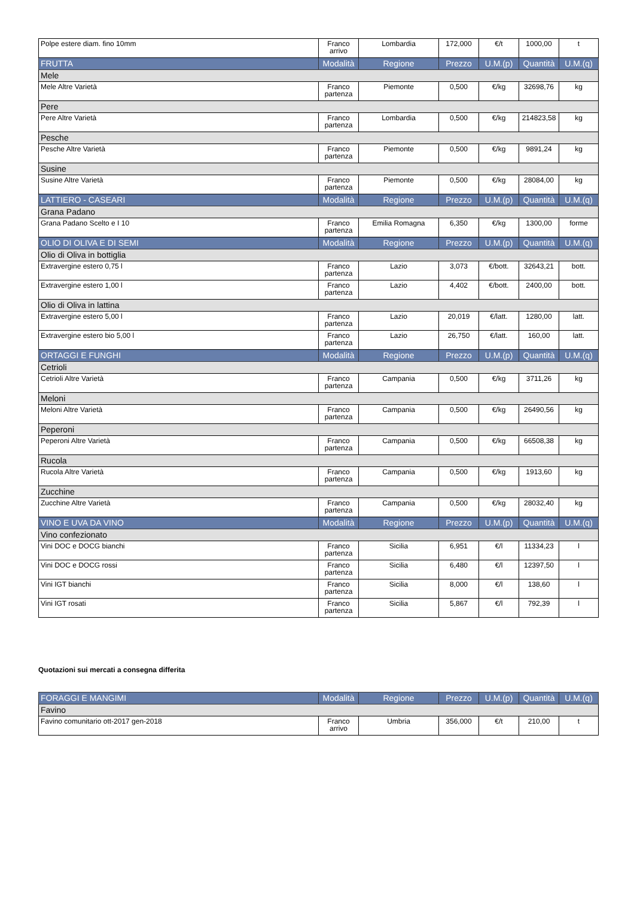| Polpe estere diam. fino 10mm | Franco arrivo | Lombardia | 172,000 | €/t | 1000,00 | t |
| FRUTTA | Modalità | Regione | Prezzo | U.M.(p) | Quantità | U.M.(q) |
| Mele | | | | | | |
| Mele Altre Varietà | Franco partenza | Piemonte | 0,500 | €/kg | 32698,76 | kg |
| Pere | | | | | | |
| Pere Altre Varietà | Franco partenza | Lombardia | 0,500 | €/kg | 214823,58 | kg |
| Pesche | | | | | | |
| Pesche Altre Varietà | Franco partenza | Piemonte | 0,500 | €/kg | 9891,24 | kg |
| Susine | | | | | | |
| Susine Altre Varietà | Franco partenza | Piemonte | 0,500 | €/kg | 28084,00 | kg |
| LATTIERO - CASEARI | Modalità | Regione | Prezzo | U.M.(p) | Quantità | U.M.(q) |
| Grana Padano | | | | | | |
| Grana Padano Scelto e I 10 | Franco partenza | Emilia Romagna | 6,350 | €/kg | 1300,00 | forme |
| OLIO DI OLIVA E DI SEMI | Modalità | Regione | Prezzo | U.M.(p) | Quantità | U.M.(q) |
| Olio di Oliva in bottiglia | | | | | | |
| Extravergine estero 0,75 l | Franco partenza | Lazio | 3,073 | €/bott. | 32643,21 | bott. |
| Extravergine estero 1,00 l | Franco partenza | Lazio | 4,402 | €/bott. | 2400,00 | bott. |
| Olio di Oliva in lattina | | | | | | |
| Extravergine estero 5,00 l | Franco partenza | Lazio | 20,019 | €/latt. | 1280,00 | latt. |
| Extravergine estero bio 5,00 l | Franco partenza | Lazio | 26,750 | €/latt. | 160,00 | latt. |
| ORTAGGI E FUNGHI | Modalità | Regione | Prezzo | U.M.(p) | Quantità | U.M.(q) |
| Cetrioli | | | | | | |
| Cetrioli Altre Varietà | Franco partenza | Campania | 0,500 | €/kg | 3711,26 | kg |
| Meloni | | | | | | |
| Meloni Altre Varietà | Franco partenza | Campania | 0,500 | €/kg | 26490,56 | kg |
| Peperoni | | | | | | |
| Peperoni Altre Varietà | Franco partenza | Campania | 0,500 | €/kg | 66508,38 | kg |
| Rucola | | | | | | |
| Rucola Altre Varietà | Franco partenza | Campania | 0,500 | €/kg | 1913,60 | kg |
| Zucchine | | | | | | |
| Zucchine Altre Varietà | Franco partenza | Campania | 0,500 | €/kg | 28032,40 | kg |
| VINO E UVA DA VINO | Modalità | Regione | Prezzo | U.M.(p) | Quantità | U.M.(q) |
| Vino confezionato | | | | | | |
| Vini DOC e DOCG bianchi | Franco partenza | Sicilia | 6,951 | €/l | 11334,23 | l |
| Vini DOC e DOCG rossi | Franco partenza | Sicilia | 6,480 | €/l | 12397,50 | l |
| Vini IGT bianchi | Franco partenza | Sicilia | 8,000 | €/l | 138,60 | l |
| Vini IGT rosati | Franco partenza | Sicilia | 5,867 | €/l | 792,39 | l |
Quotazioni sui mercati a consegna differita
| FORAGGI E MANGIMI | Modalità | Regione | Prezzo | U.M.(p) | Quantità | U.M.(q) |
| Favino | | | | | | |
| Favino comunitario ott-2017 gen-2018 | Franco arrivo | Umbria | 356,000 | €/t | 210,00 | t |